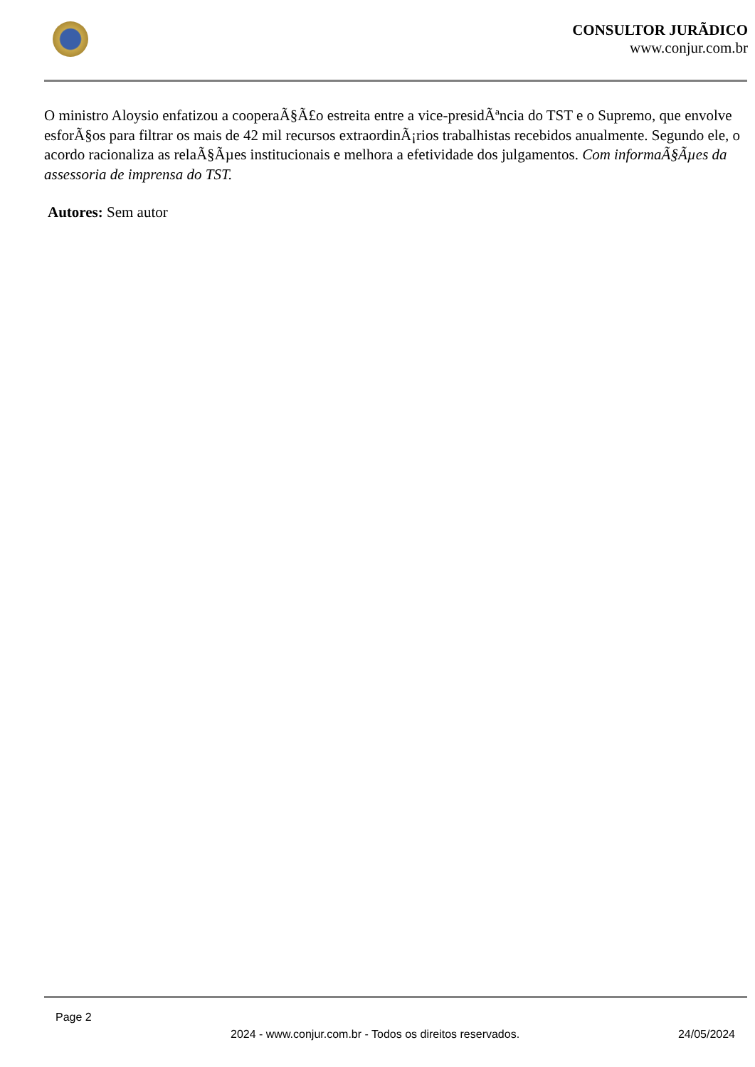CONSULTOR JURÃDICO
www.conjur.com.br
O ministro Aloysio enfatizou a cooperaÃ§Ã£o estreita entre a vice-presidÃªncia do TST e o Supremo, que envolve esforÃ§os para filtrar os mais de 42 mil recursos extraordinÃ¡rios trabalhistas recebidos anualmente. Segundo ele, o acordo racionaliza as relaÃ§Ãµes institucionais e melhora a efetividade dos julgamentos. Com informaÃ§Ãµes da assessoria de imprensa do TST.
Autores: Sem autor
Page 2
2024 - www.conjur.com.br - Todos os direitos reservados. 24/05/2024